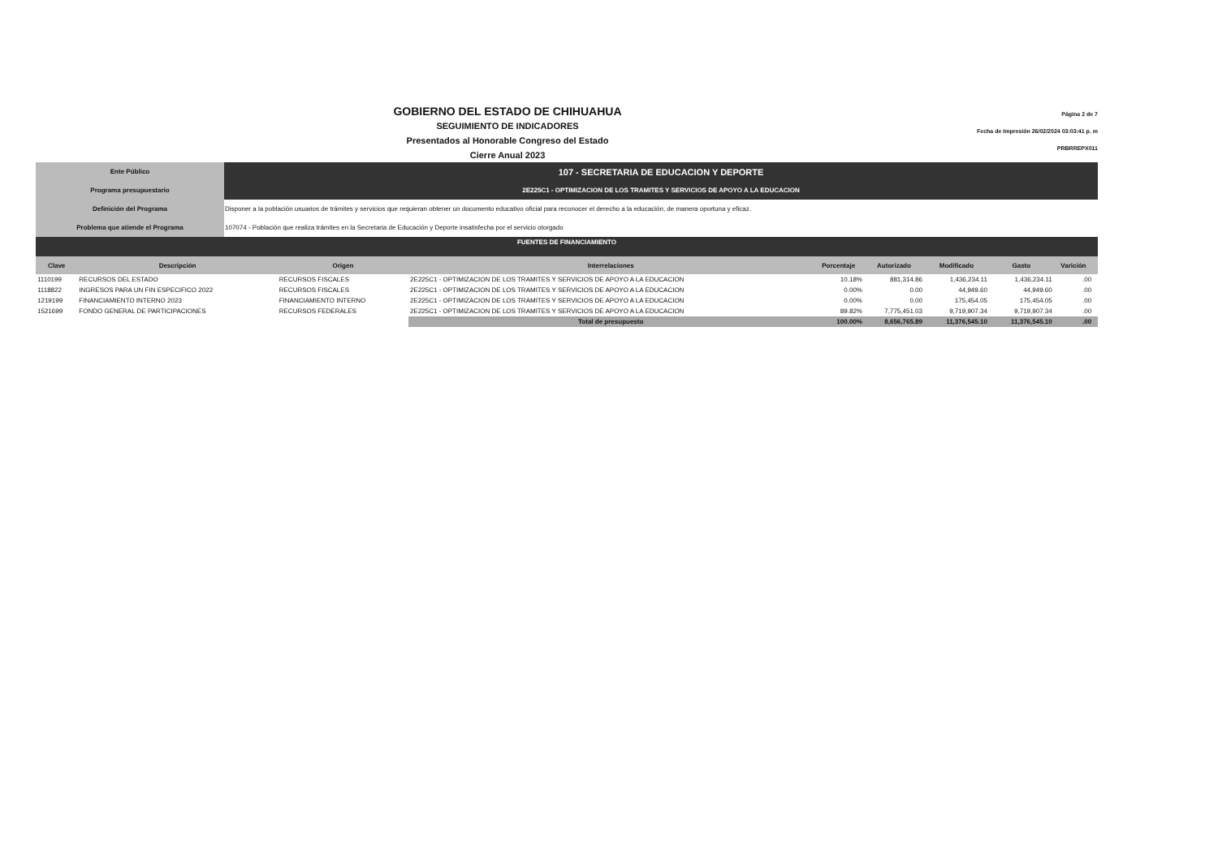Página 2 de 7
Fecha de Impresión 26/02/2024 03:03:41 p. m
PRBRREPX011
GOBIERNO DEL ESTADO DE CHIHUAHUA
SEGUIMIENTO DE INDICADORES
Presentados al Honorable Congreso del Estado
Cierre Anual 2023
| Ente Público | 107 - SECRETARIA DE EDUCACION Y DEPORTE |
| Programa presupuestario | 2E225C1 - OPTIMIZACION DE LOS TRAMITES Y SERVICIOS DE APOYO A LA EDUCACION |
| Definición del Programa | Disponer a la población usuarios de trámites y servicios que requieran obtener un documento educativo oficial para reconocer el derecho a la educación, de manera oportuna y eficaz. |
| Problema que atiende el Programa | 107074 - Población que realiza trámites en la Secretaria de Educación y Deporte insatisfecha por el servicio otorgado |
| FUENTES DE FINANCIAMIENTO | | | | | | | | | |
| Clave | Descripción | Origen | Interrelaciones | Porcentaje | Autorizado | Modificado | Gasto | Varición | |
| 1110199 | RECURSOS DEL ESTADO | RECURSOS FISCALES | 2E225C1 - OPTIMIZACION DE LOS TRAMITES Y SERVICIOS DE APOYO A LA EDUCACION | 10.18% | 881,314.86 | 1,436,234.11 | 1,436,234.11 | .00 | |
| 1118822 | INGRESOS PARA UN FIN ESPECIFICO 2022 | RECURSOS FISCALES | 2E225C1 - OPTIMIZACION DE LOS TRAMITES Y SERVICIOS DE APOYO A LA EDUCACION | 0.00% | 0.00 | 44,949.60 | 44,949.60 | .00 | |
| 1219199 | FINANCIAMIENTO INTERNO 2023 | FINANCIAMIENTO INTERNO | 2E225C1 - OPTIMIZACION DE LOS TRAMITES Y SERVICIOS DE APOYO A LA EDUCACION | 0.00% | 0.00 | 175,454.05 | 175,454.05 | .00 | |
| 1521699 | FONDO GENERAL DE PARTICIPACIONES | RECURSOS FEDERALES | 2E225C1 - OPTIMIZACION DE LOS TRAMITES Y SERVICIOS DE APOYO A LA EDUCACION | 89.82% | 7,775,451.03 | 9,719,907.34 | 9,719,907.34 | .00 | |
| | | | Total de presupuesto | 100.00% | 8,656,765.89 | 11,376,545.10 | 11,376,545.10 | .00 | |